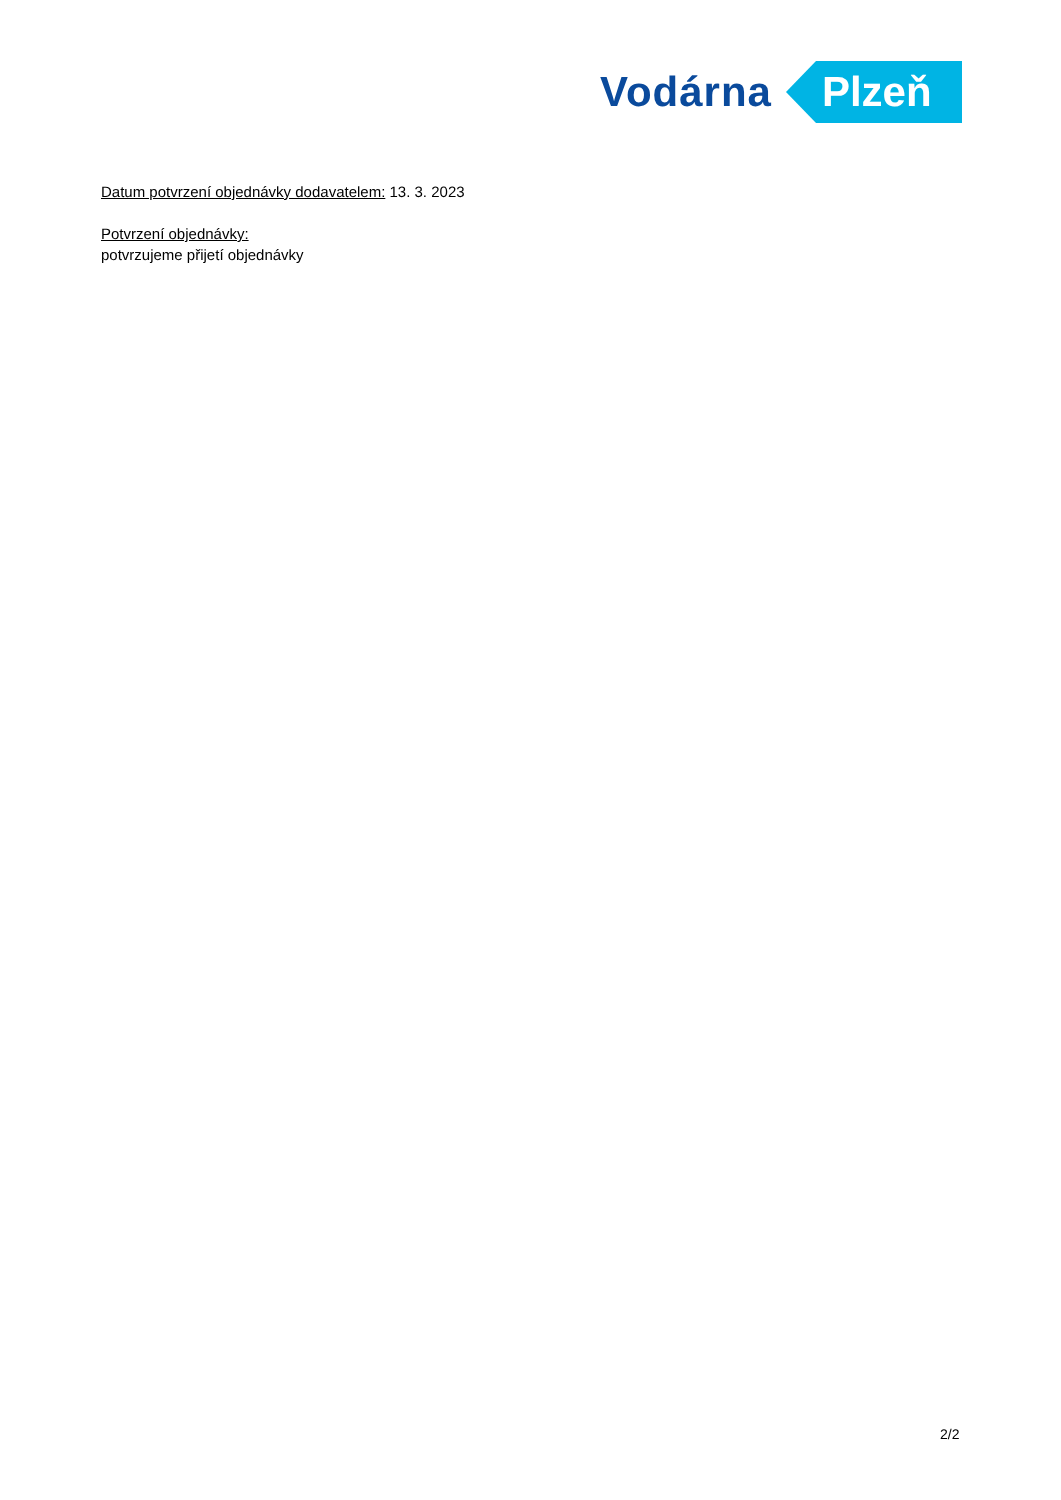Vodárna Plzeň
Datum potvrzení objednávky dodavatelem: 13. 3. 2023
Potvrzení objednávky:
potvrzujeme přijetí objednávky
2/2